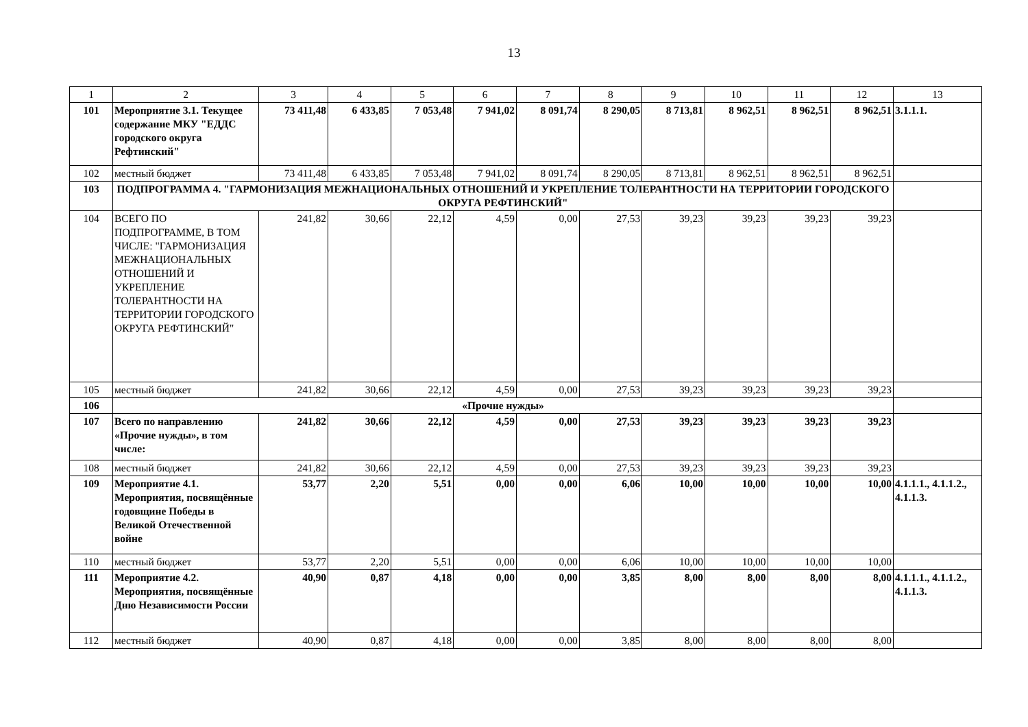13
| 1 | 2 | 3 | 4 | 5 | 6 | 7 | 8 | 9 | 10 | 11 | 12 | 13 |
| --- | --- | --- | --- | --- | --- | --- | --- | --- | --- | --- | --- | --- |
| 101 | Мероприятие 3.1. Текущее содержание МКУ "ЕДДС городского округа Рефтинский" | 73 411,48 | 6 433,85 | 7 053,48 | 7 941,02 | 8 091,74 | 8 290,05 | 8 713,81 | 8 962,51 | 8 962,51 | 8 962,51 | 3.1.1.1. |
| 102 | местный бюджет | 73 411,48 | 6 433,85 | 7 053,48 | 7 941,02 | 8 091,74 | 8 290,05 | 8 713,81 | 8 962,51 | 8 962,51 | 8 962,51 | |
| 103 | ПОДПРОГРАММА 4. "ГАРМОНИЗАЦИЯ МЕЖНАЦИОНАЛЬНЫХ ОТНОШЕНИЙ И УКРЕПЛЕНИЕ ТОЛЕРАНТНОСТИ НА ТЕРРИТОРИИ ГОРОДСКОГО ОКРУГА РЕФТИНСКИЙ" | | | | | | | | | | | |
| 104 | ВСЕГО ПО ПОДПРОГРАММЕ, В ТОМ ЧИСЛЕ: "ГАРМОНИЗАЦИЯ МЕЖНАЦИОНАЛЬНЫХ ОТНОШЕНИЙ И УКРЕПЛЕНИЕ ТОЛЕРАНТНОСТИ НА ТЕРРИТОРИИ ГОРОДСКОГО ОКРУГА РЕФТИНСКИЙ" | 241,82 | 30,66 | 22,12 | 4,59 | 0,00 | 27,53 | 39,23 | 39,23 | 39,23 | 39,23 | |
| 105 | местный бюджет | 241,82 | 30,66 | 22,12 | 4,59 | 0,00 | 27,53 | 39,23 | 39,23 | 39,23 | 39,23 | |
| 106 | «Прочие нужды» | | | | | | | | | | | |
| 107 | Всего по направлению «Прочие нужды», в том числе: | 241,82 | 30,66 | 22,12 | 4,59 | 0,00 | 27,53 | 39,23 | 39,23 | 39,23 | 39,23 | |
| 108 | местный бюджет | 241,82 | 30,66 | 22,12 | 4,59 | 0,00 | 27,53 | 39,23 | 39,23 | 39,23 | 39,23 | |
| 109 | Мероприятие 4.1. Мероприятия, посвящённые годовщине Победы в Великой Отечественной войне | 53,77 | 2,20 | 5,51 | 0,00 | 0,00 | 6,06 | 10,00 | 10,00 | 10,00 | 10,00 | 4.1.1.1., 4.1.1.2., 4.1.1.3. |
| 110 | местный бюджет | 53,77 | 2,20 | 5,51 | 0,00 | 0,00 | 6,06 | 10,00 | 10,00 | 10,00 | 10,00 | |
| 111 | Мероприятие 4.2. Мероприятия, посвящённые Дню Независимости России | 40,90 | 0,87 | 4,18 | 0,00 | 0,00 | 3,85 | 8,00 | 8,00 | 8,00 | 8,00 | 4.1.1.1., 4.1.1.2., 4.1.1.3. |
| 112 | местный бюджет | 40,90 | 0,87 | 4,18 | 0,00 | 0,00 | 3,85 | 8,00 | 8,00 | 8,00 | 8,00 | |